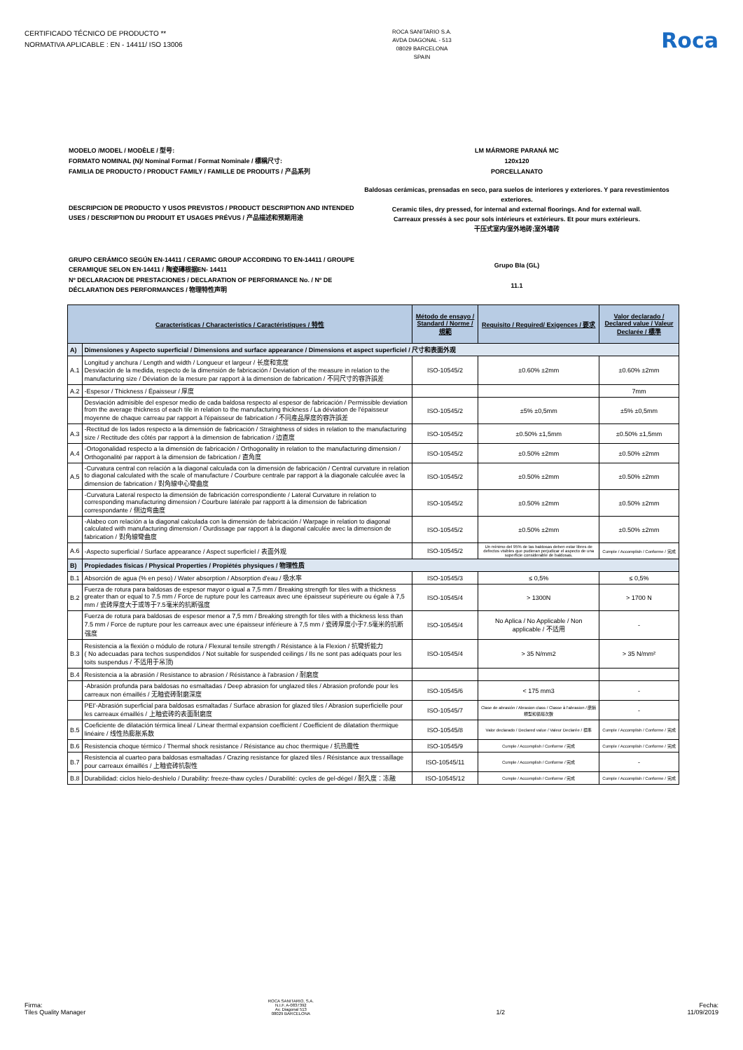CERTIFICADO TÉCNICO DE PRODUCTO **
NORMATIVA APLICABLE : EN - 14411/ ISO 13006
ROCA SANITARIO S.A.
AVDA DIAGONAL - 513
08029 BARCELONA
SPAIN
Roca
MODELO /MODEL / MODÈLE / 型号: LM MÁRMORE PARANÁ MC
FORMATO NOMINAL (N)/ Nominal Format / Format Nominale / 標稱尺寸: 120x120
FAMILIA DE PRODUCTO / PRODUCT FAMILY / FAMILLE DE PRODUITS / 产品系列 PORCELLANATO
DESCRIPCION DE PRODUCTO Y USOS PREVISTOS / PRODUCT DESCRIPTION AND INTENDED USES / DESCRIPTION DU PRODUIT ET USAGES PRÉVUS / 产品描述和预期用途
Baldosas cerámicas, prensadas en seco, para suelos de interiores y exteriores. Y para revestimientos exteriores.
Ceramic tiles, dry pressed, for internal and external floorings. And for external wall.
Carreaux pressés à sec pour sols intérieurs et extérieurs. Et pour murs extérieurs.
干压式室内/室外地砖;室外墙砖
GRUPO CERÁMICO SEGÚN EN-14411 / CERAMIC GROUP ACCORDING TO EN-14411 / GROUPE CERAMIQUE SELON EN-14411 / 陶瓷磚根据EN- 14411
Grupo BIa (GL)
Nº DECLARACION DE PRESTACIONES / DECLARATION OF PERFORMANCE No. / Nº DE DÉCLARATION DES PERFORMANCES / 物理特性声明
11.1
| Características / Characteristics / Caractéristiques / 特性 | | Método de ensayo / Standard / Norme / 規範 | Requisito / Required/ Exigences / 要求 | Valor declarado / Declared value / Valeur Declarée / 標準 |
| --- | --- | --- | --- | --- |
| A) | Dimensiones y Aspecto superficial / Dimensions and surface appearance / Dimensions et aspect superficiel / 尺寸和表面外观 | | | |
| A.1 | Longitud y anchura / Length and width / Longueur et largeur / 长度和宽度 Desviación de la medida, respecto de la dimensión de fabricación / Deviation of the measure in relation to the manufacturing size / Déviation de la mesure par rapport à la dimension de fabrication / 不同尺寸的容許誤差 | ISO-10545/2 | ±0.60% ±2mm | ±0.60% ±2mm |
| A.2 | -Espesor / Thickness / Épaisseur / 厚度 | | | 7mm |
| | Desviación admisible del espesor medio de cada baldosa respecto al espesor de fabricación / Permissible deviation from the average thickness of each tile in relation to the manufacturing thickness / La déviation de l'épaisseur moyenne de chaque carreau par rapport à l'épaisseur de fabrication / 不同產品厚度的容許誤差 | ISO-10545/2 | ±5% ±0,5mm | ±5% ±0,5mm |
| A.3 | -Rectitud de los lados respecto a la dimensión de fabricación / Straightness of sides in relation to the manufacturing size / Rectitude des côtés par rapport à la dimension de fabrication / 边直度 | ISO-10545/2 | ±0.50% ±1,5mm | ±0.50% ±1,5mm |
| A.4 | -Ortogonalidad respecto a la dimensión de fabricación / Orthogonality in relation to the manufacturing dimension / Orthogonalité par rapport à la dimension de fabrication / 直角度 | ISO-10545/2 | ±0.50% ±2mm | ±0.50% ±2mm |
| A.5 | -Curvatura central con relación a la diagonal calculada con la dimensión de fabricación / Central curvature in relation to diagonal calculated with the scale of manufacture / Courbure centrale par rapport à la diagonale calculée avec la dimension de fabrication / 對角線中心彎曲度 | ISO-10545/2 | ±0.50% ±2mm | ±0.50% ±2mm |
| | -Curvatura Lateral respecto la dimensión de fabricación correspondiente / Lateral Curvature in relation to corresponding manufacturing dimension / Courbure latérale par rapportt à la dimension de fabrication correspondante / 侧边弯曲度 | ISO-10545/2 | ±0.50% ±2mm | ±0.50% ±2mm |
| | -Alabeo con relación a la diagonal calculada con la dimensión de fabricación / Warpage in relation to diagonal calculated with manufacturing dimension / Ourdissage par rapport à la diagonal calculée avec la dimension de fabrication / 對角線彎曲度 | ISO-10545/2 | ±0.50% ±2mm | ±0.50% ±2mm |
| A.6 | -Aspecto superficial / Surface appearance / Aspect superficiel / 表面外观 | ISO-10545/2 | Un mínimo del 95% de las baldosas deben estar libres de defectos visibles que pudieran perjudicar el aspecto de una superficie considerable de baldosas. | Cumple / Accomplish / Conforme / 完成 |
| B) | Propiedades físicas / Physical Properties / Propiétés physiques / 物理性质 | | | |
| B.1 | Absorción de agua (% en peso) / Water absorption / Absorption d'eau / 吸水率 | ISO-10545/3 | ≤ 0,5% | ≤ 0,5% |
| B.2 | Fuerza de rotura para baldosas de espesor mayor o igual a 7,5 mm / Breaking strength for tiles with a thickness greater than or equal to 7.5 mm / Force de rupture pour les carreaux avec une épaisseur supérieure ou égale à 7,5 mm / 瓷砖厚度大于或等于7.5毫米的抗断强度 | ISO-10545/4 | > 1300N | > 1700 N |
| | Fuerza de rotura para baldosas de espesor menor a 7,5 mm / Breaking strength for tiles with a thickness less than 7.5 mm / Force de rupture pour les carreaux avec une épaisseur inférieure à 7,5 mm / 瓷砖厚度小于7.5毫米的抗断强度 | ISO-10545/4 | No Aplica / No Applicable / Non applicable / 不适用 | - |
| B.3 | Resistencia a la flexión o módulo de rotura / Flexural tensile strength / Résistance à la Flexion / 抗彎折能力 ( No adecuadas para techos suspendidos / Not suitable for suspended ceilings / Ils ne sont pas adéquats pour les toits suspendus / 不适用于吊顶) | ISO-10545/4 | > 35 N/mm2 | > 35 N/mm² |
| B.4 | Resistencia a la abrasión / Resistance to abrasion / Résistance à l'abrasion / 耐磨度 | | | |
| | -Abrasión profunda para baldosas no esmaltadas / Deep abrasion for unglazed tiles / Abrasion profonde pour les carreaux non émaillés / 无釉瓷砖耐磨深度 | ISO-10545/6 | < 175 mm3 | - |
| | PEI'-Abrasión superficial para baldosas esmaltadas / Surface abrasion for glazed tiles / Abrasion superficielle pour les carreaux émaillés / 上釉瓷砖的表面耐磨度 | ISO-10545/7 | Clase de abrasión / Abrasion class / Classe à l'abrasion / 磨損類型和循環次數 | - |
| B.5 | Coeficiente de dilatación térmica lineal / Linear thermal expansion coefficient / Coefficient de dilatation thermique linéaire / 线性热膨胀系数 | ISO-10545/8 | Valor declarado / Declared value / Valeur Declarée / 標準 | Cumple / Accomplish / Conforme / 完成 |
| B.6 | Resistencia choque térmico / Thermal shock resistance / Résistance au choc thermique / 抗热震性 | ISO-10545/9 | Cumple / Accomplish / Conforme / 完成 | Cumple / Accomplish / Conforme / 完成 |
| B.7 | Resistencia al cuarteo para baldosas esmaltadas / Crazing resistance for glazed tiles / Résistance aux tressaillage pour carreaux émaillés / 上釉瓷砖抗裂性 | ISO-10545/11 | Cumple / Accomplish / Conforme / 完成 | - |
| B.8 | Durabilidad: ciclos hielo-deshielo / Durability: freeze-thaw cycles / Durabilité: cycles de gel-dégel / 耐久度：冻融 | ISO-10545/12 | Cumple / Accomplish / Conforme / 完成 | Cumple / Accomplish / Conforme / 完成 |
Firma:
Tiles Quality Manager
ROCA SANITARIO, S.A.
N.I.F. A-0837392
Av. Diagonal 513
08029 BARCELONA
1/2
Fecha:
11/09/2019